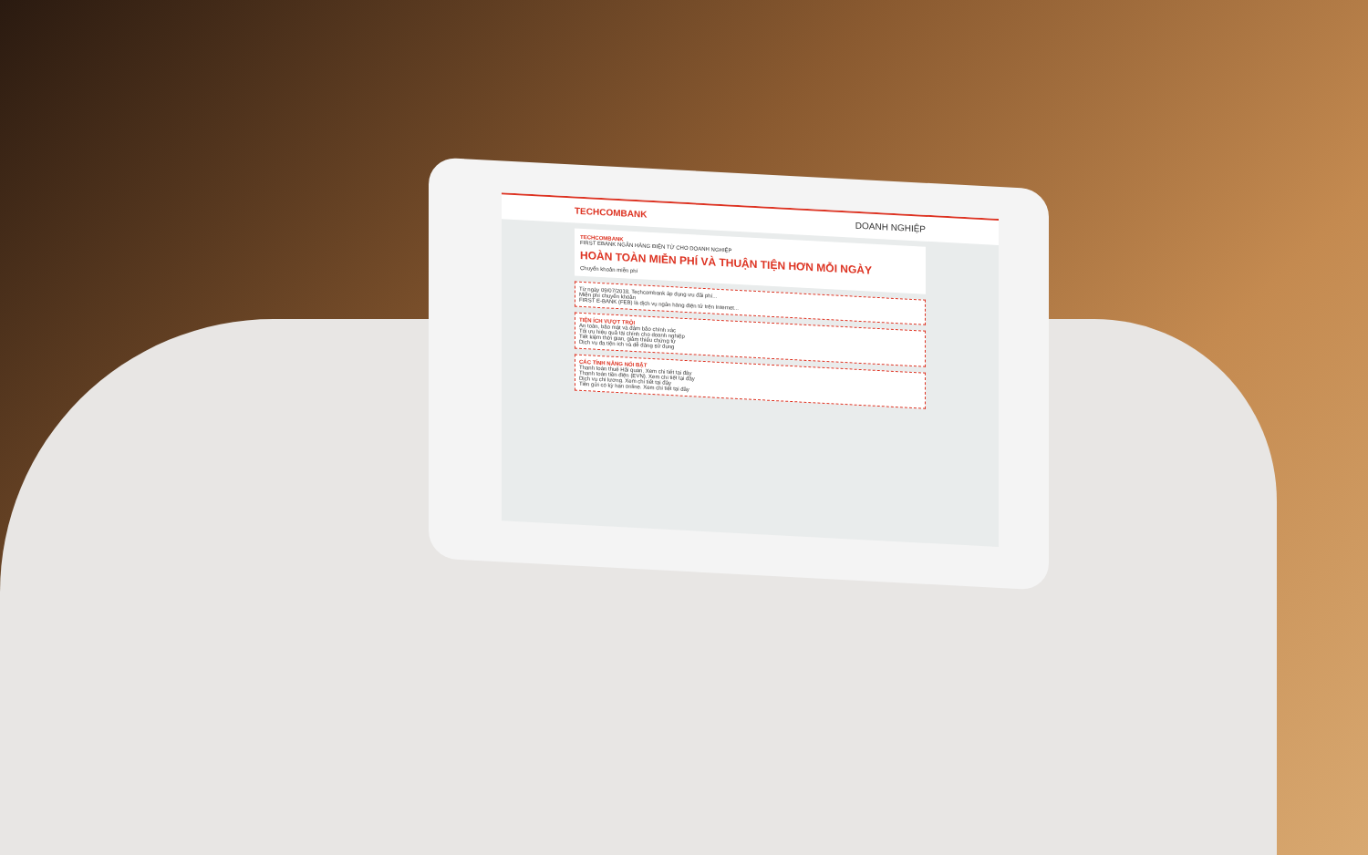TECHCOMBANK DOANH NGHIỆP
TECHCOMBANK
FIRST EBANK NGÂN HÀNG ĐIỆN TỬ CHO DOANH NGHIỆP
HOÀN TOÀN MIỄN PHÍ VÀ THUẬN TIỆN HƠN MỖI NGÀY
Chuyển khoản miễn phí
Từ ngày 09/07/2018, Techcombank áp dụng ưu đãi phí...
Miễn phí chuyển khoản
FIRST E-BANK (FEB) là dịch vụ ngân hàng điện tử trên Internet...
TIỆN ÍCH VƯỢT TRỘI
An toàn, bảo mật và đảm bảo chính xác
Tối ưu hiệu quả tài chính cho doanh nghiệp
Tiết kiệm thời gian, giảm thiểu chứng từ
Dịch vụ đa tiện ích và dễ dàng sử dụng
CÁC TÍNH NĂNG NỔI BẬT
Thanh toán thuế Hải quan. Xem chi tiết tại đây
Thanh toán tiền điện (EVN). Xem chi tiết tại đây
Dịch vụ chi lương. Xem chi tiết tại đây
Tiền gửi có kỳ hạn online. Xem chi tiết tại đây